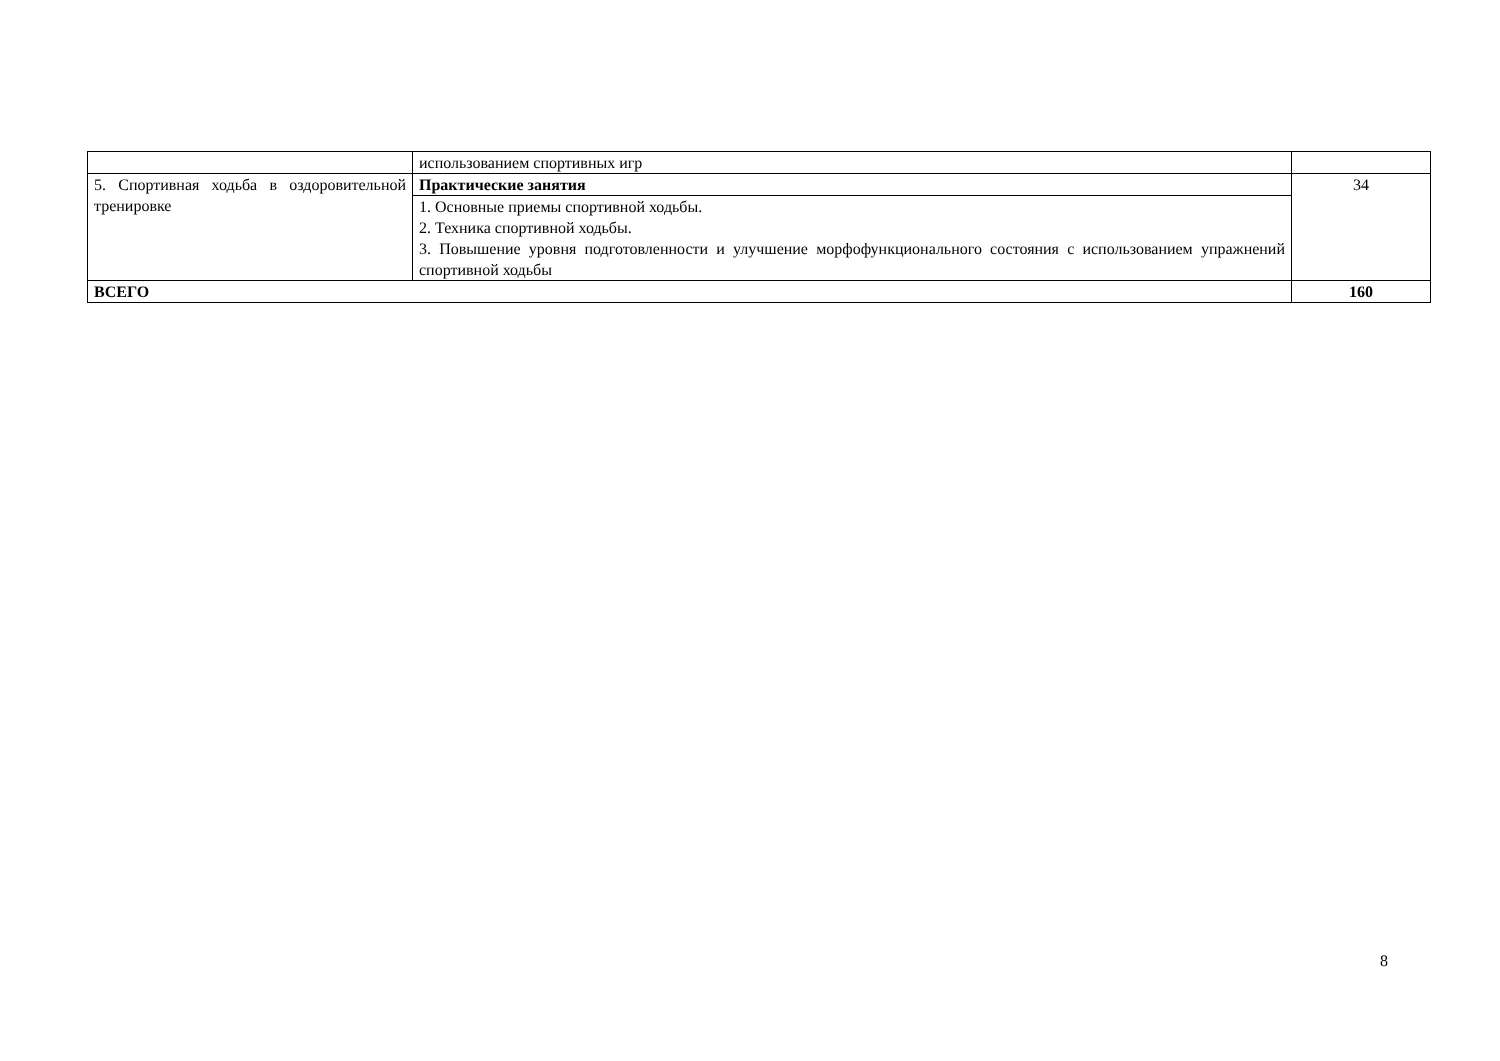| | использованием спортивных игр | |
| 5. Спортивная ходьба в оздоровительной тренировке | Практические занятия | 34 |
| | 1. Основные приемы спортивной ходьбы. 2. Техника спортивной ходьбы. 3. Повышение уровня подготовленности и улучшение морфофункционального состояния с использованием упражнений спортивной ходьбы | |
| ВСЕГО | | 160 |
8